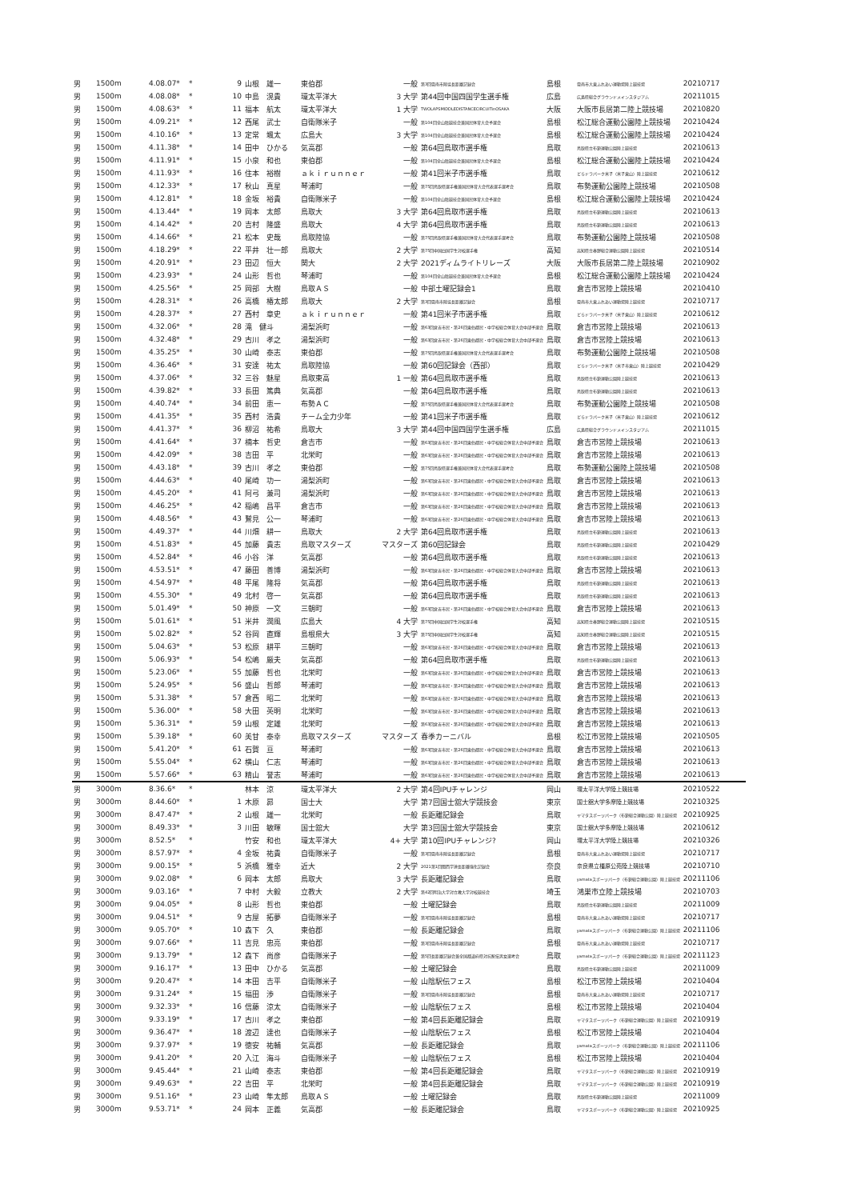| 男 | 1500m | 4.08.07* | * | 9 | 山根 雄一 | 東伯郡 | 一般 | 第3回雲南市陸協長距離記録会 | 島根 | 雲南市大東ふれあい運動場陸上競技場 | 20210717 |
| 男 | 1500m | 4.08.08* | * | 10 | 中島 滉貴 | 環太平洋大 | 3 大学 | 第44回中国四国学生選手権 | 広島 | 広島県総合グラウンドメインスタジアム | 20211015 |
| 男 | 1500m | 4.08.63* | * | 11 | 福本 航太 | 環太平洋大 | 1 大学 | TWOLAPSMIDDLEDISTANCECIRCUITinOSAKA | 大阪 | 大阪市長居第二陸上競技場 | 20210820 |
| 男 | 1500m | 4.09.21* | * | 12 | 西尾 武士 | 自衛隊米子 | 一般 | 第104回全山陰競技会兼国民体育大会予選会 | 島根 | 松江総合運動公園陸上競技場 | 20210424 |
| 男 | 1500m | 4.10.16* | * | 13 | 定常 颯太 | 広島大 | 3 大学 | 第104回全山陰競技会兼国民体育大会予選会 | 島根 | 松江総合運動公園陸上競技場 | 20210424 |
| 男 | 1500m | 4.11.38* | * | 14 | 田中 ひかる | 気高郡 | 一般 | 第64回鳥取市選手権 | 鳥取 | 鳥取県立布勢運動公園陸上競技場 | 20210613 |
| 男 | 1500m | 4.11.91* | * | 15 | 小泉 和也 | 東伯郡 | 一般 | 第104回全山陰競技会兼国民体育大会予選会 | 島根 | 松江総合運動公園陸上競技場 | 20210424 |
| 男 | 1500m | 4.11.93* | * | 16 | 住本 裕樹 | ａｋｉｒｕｎｎｅｒ | 一般 | 第41回米子市選手権 | 鳥取 | どらドラパーク米子（米子東山）陸上競技場 | 20210612 |
| 男 | 1500m | 4.12.33* | * | 17 | 秋山 真星 | 琴浦町 | 一般 | 第75回鳥取県選手権兼国民体育大会代表選手選考会 | 鳥取 | 布勢運動公園陸上競技場 | 20210508 |
| 男 | 1500m | 4.12.81* | * | 18 | 金坂 裕貴 | 自衛隊米子 | 一般 | 第104回全山陰競技会兼国民体育大会予選会 | 島根 | 松江総合運動公園陸上競技場 | 20210424 |
| 男 | 1500m | 4.13.44* | * | 19 | 岡本 太郎 | 鳥取大 | 3 大学 | 第64回鳥取市選手権 | 鳥取 | 鳥取県立布勢運動公園陸上競技場 | 20210613 |
| 男 | 1500m | 4.14.42* | * | 20 | 吉村 隆盛 | 鳥取大 | 4 大学 | 第64回鳥取市選手権 | 鳥取 | 鳥取県立布勢運動公園陸上競技場 | 20210613 |
| 男 | 1500m | 4.14.66* | * | 21 | 松本 史哉 | 鳥取陸協 | 一般 | 第75回鳥取県選手権兼国民体育大会代表選手選考会 | 鳥取 | 布勢運動公園陸上競技場 | 20210508 |
| 男 | 1500m | 4.18.29* | * | 22 | 平井 壮一郎 | 鳥取大 | 2 大学 | 第75回中国四国学生対校選手権 | 高知 | 高知県立春野総合運動公園陸上競技場 | 20210514 |
| 男 | 1500m | 4.20.91* | * | 23 | 田辺 恒大 | 関大 | 2 大学 | 2021ディムライトリレーズ | 大阪 | 大阪市長居第二陸上競技場 | 20210902 |
| 男 | 1500m | 4.23.93* | * | 24 | 山形 哲也 | 琴浦町 | 一般 | 第104回全山陰競技会兼国民体育大会予選会 | 島根 | 松江総合運動公園陸上競技場 | 20210424 |
| 男 | 1500m | 4.25.56* | * | 25 | 岡部 大樹 | 鳥取ＡＳ | 一般 | 中部土曜記録会1 | 鳥取 | 倉吉市営陸上競技場 | 20210410 |
| 男 | 1500m | 4.28.31* | * | 26 | 高橋 椿太郎 | 鳥取大 | 2 大学 | 第3回雲南市陸協長距離記録会 | 島根 | 雲南市大東ふれあい運動場陸上競技場 | 20210717 |
| 男 | 1500m | 4.28.37* | * | 27 | 西村 章史 | ａｋｉｒｕｎｎｅｒ | 一般 | 第41回米子市選手権 | 鳥取 | どらドラパーク米子（米子東山）陸上競技場 | 20210612 |
| 男 | 1500m | 4.32.06* | * | 28 | 滝 健斗 | 湯梨浜町 | 一般 | 第63回倉吉市民・第26回東伯郡民・中学校総合体育大会中部予選会 | 鳥取 | 倉吉市営陸上競技場 | 20210613 |
| 男 | 1500m | 4.32.48* | * | 29 | 古川 孝之 | 湯梨浜町 | 一般 | 第63回倉吉市民・第26回東伯郡民・中学校総合体育大会中部予選会 | 鳥取 | 倉吉市営陸上競技場 | 20210613 |
| 男 | 1500m | 4.35.25* | * | 30 | 山崎 泰志 | 東伯郡 | 一般 | 第75回鳥取県選手権兼国民体育大会代表選手選考会 | 鳥取 | 布勢運動公園陸上競技場 | 20210508 |
| 男 | 1500m | 4.36.46* | * | 31 | 安達 祐太 | 鳥取陸協 | 一般 | 第60回記録会（西部） | 鳥取 | どらドラパーク米子（米子市東山）陸上競技場 | 20210429 |
| 男 | 1500m | 4.37.06* | * | 32 | 三谷 魅星 | 鳥取東高 | 1 一般 | 第64回鳥取市選手権 | 鳥取 | 鳥取県立布勢運動公園陸上競技場 | 20210613 |
| 男 | 1500m | 4.39.82* | * | 33 | 長田 篤典 | 気高郡 | 一般 | 第64回鳥取市選手権 | 鳥取 | 鳥取県立布勢運動公園陸上競技場 | 20210613 |
| 男 | 1500m | 4.40.74* | * | 34 | 前田 恵一 | 布勢ＡＣ | 一般 | 第75回鳥取県選手権兼国民体育大会代表選手選考会 | 鳥取 | 布勢運動公園陸上競技場 | 20210508 |
| 男 | 1500m | 4.41.35* | * | 35 | 西村 浩貴 | チーム全力少年 | 一般 | 第41回米子市選手権 | 鳥取 | どらドラパーク米子（米子東山）陸上競技場 | 20210612 |
| 男 | 1500m | 4.41.37* | * | 36 | 柳沼 祐希 | 鳥取大 | 3 大学 | 第44回中国四国学生選手権 | 広島 | 広島県総合グラウンドメインスタジアム | 20211015 |
| 男 | 1500m | 4.41.64* | * | 37 | 楠本 哲史 | 倉吉市 | 一般 | 第63回倉吉市民・第26回東伯郡民・中学校総合体育大会中部予選会 | 鳥取 | 倉吉市営陸上競技場 | 20210613 |
| 男 | 1500m | 4.42.09* | * | 38 | 吉田 平 | 北栄町 | 一般 | 第63回倉吉市民・第26回東伯郡民・中学校総合体育大会中部予選会 | 鳥取 | 倉吉市営陸上競技場 | 20210613 |
| 男 | 1500m | 4.43.18* | * | 39 | 古川 孝之 | 東伯郡 | 一般 | 第75回鳥取県選手権兼国民体育大会代表選手選考会 | 鳥取 | 布勢運動公園陸上競技場 | 20210508 |
| 男 | 1500m | 4.44.63* | * | 40 | 尾崎 功一 | 湯梨浜町 | 一般 | 第63回倉吉市民・第26回東伯郡民・中学校総合体育大会中部予選会 | 鳥取 | 倉吉市営陸上競技場 | 20210613 |
| 男 | 1500m | 4.45.20* | * | 41 | 阿弓 兼司 | 湯梨浜町 | 一般 | 第63回倉吉市民・第26回東伯郡民・中学校総合体育大会中部予選会 | 鳥取 | 倉吉市営陸上競技場 | 20210613 |
| 男 | 1500m | 4.46.25* | * | 42 | 稲嶋 昌平 | 倉吉市 | 一般 | 第63回倉吉市民・第26回東伯郡民・中学校総合体育大会中部予選会 | 鳥取 | 倉吉市営陸上競技場 | 20210613 |
| 男 | 1500m | 4.48.56* | * | 43 | 鷲見 公一 | 琴浦町 | 一般 | 第63回倉吉市民・第26回東伯郡民・中学校総合体育大会中部予選会 | 鳥取 | 倉吉市営陸上競技場 | 20210613 |
| 男 | 1500m | 4.49.37* | * | 44 | 川畑 耕一 | 鳥取大 | 2 大学 | 第64回鳥取市選手権 | 鳥取 | 鳥取県立布勢運動公園陸上競技場 | 20210613 |
| 男 | 1500m | 4.51.83* | * | 45 | 加藤 貴志 | 鳥取マスターズ | マスターズ | 第60回記録会 | 鳥取 | 鳥取県立布勢運動公園陸上競技場 | 20210429 |
| 男 | 1500m | 4.52.84* | * | 46 | 小谷 洋 | 気高郡 | 一般 | 第64回鳥取市選手権 | 鳥取 | 鳥取県立布勢運動公園陸上競技場 | 20210613 |
| 男 | 1500m | 4.53.51* | * | 47 | 藤田 善博 | 湯梨浜町 | 一般 | 第63回倉吉市民・第26回東伯郡民・中学校総合体育大会中部予選会 | 鳥取 | 倉吉市営陸上競技場 | 20210613 |
| 男 | 1500m | 4.54.97* | * | 48 | 平尾 隆将 | 気高郡 | 一般 | 第64回鳥取市選手権 | 鳥取 | 鳥取県立布勢運動公園陸上競技場 | 20210613 |
| 男 | 1500m | 4.55.30* | * | 49 | 北村 啓一 | 気高郡 | 一般 | 第64回鳥取市選手権 | 鳥取 | 鳥取県立布勢運動公園陸上競技場 | 20210613 |
| 男 | 1500m | 5.01.49* | * | 50 | 神原 一文 | 三朝町 | 一般 | 第63回倉吉市民・第26回東伯郡民・中学校総合体育大会中部予選会 | 鳥取 | 倉吉市営陸上競技場 | 20210613 |
| 男 | 1500m | 5.01.61* | * | 51 | 米井 潤風 | 広島大 | 4 大学 | 第75回中国四国学生対校選手権 | 高知 | 高知県立春野総合運動公園陸上競技場 | 20210515 |
| 男 | 1500m | 5.02.82* | * | 52 | 谷岡 直輝 | 島根県大 | 3 大学 | 第75回中国四国学生対校選手権 | 高知 | 高知県立春野総合運動公園陸上競技場 | 20210515 |
| 男 | 1500m | 5.04.63* | * | 53 | 松原 耕平 | 三朝町 | 一般 | 第63回倉吉市民・第26回東伯郡民・中学校総合体育大会中部予選会 | 鳥取 | 倉吉市営陸上競技場 | 20210613 |
| 男 | 1500m | 5.06.93* | * | 54 | 松嶋 厳夫 | 気高郡 | 一般 | 第64回鳥取市選手権 | 鳥取 | 鳥取県立布勢運動公園陸上競技場 | 20210613 |
| 男 | 1500m | 5.23.06* | * | 55 | 加藤 哲也 | 北栄町 | 一般 | 第63回倉吉市民・第26回東伯郡民・中学校総合体育大会中部予選会 | 鳥取 | 倉吉市営陸上競技場 | 20210613 |
| 男 | 1500m | 5.24.95* | * | 56 | 盛山 哲郎 | 琴浦町 | 一般 | 第63回倉吉市民・第26回東伯郡民・中学校総合体育大会中部予選会 | 鳥取 | 倉吉市営陸上競技場 | 20210613 |
| 男 | 1500m | 5.31.38* | * | 57 | 倉西 昭二 | 北栄町 | 一般 | 第63回倉吉市民・第26回東伯郡民・中学校総合体育大会中部予選会 | 鳥取 | 倉吉市営陸上競技場 | 20210613 |
| 男 | 1500m | 5.36.00* | * | 58 | 大田 英明 | 北栄町 | 一般 | 第63回倉吉市民・第26回東伯郡民・中学校総合体育大会中部予選会 | 鳥取 | 倉吉市営陸上競技場 | 20210613 |
| 男 | 1500m | 5.36.31* | * | 59 | 山根 定雄 | 北栄町 | 一般 | 第63回倉吉市民・第26回東伯郡民・中学校総合体育大会中部予選会 | 鳥取 | 倉吉市営陸上競技場 | 20210613 |
| 男 | 1500m | 5.39.18* | * | 60 | 美甘 泰幸 | 鳥取マスターズ | マスターズ | 春季カーニバル | 島根 | 松江市営陸上競技場 | 20210505 |
| 男 | 1500m | 5.41.20* | * | 61 | 石賀 亘 | 琴浦町 | 一般 | 第63回倉吉市民・第26回東伯郡民・中学校総合体育大会中部予選会 | 鳥取 | 倉吉市営陸上競技場 | 20210613 |
| 男 | 1500m | 5.55.04* | * | 62 | 横山 仁志 | 琴浦町 | 一般 | 第63回倉吉市民・第26回東伯郡民・中学校総合体育大会中部予選会 | 鳥取 | 倉吉市営陸上競技場 | 20210613 |
| 男 | 1500m | 5.57.66* | * | 63 | 精山 誉志 | 琴浦町 | 一般 | 第63回倉吉市民・第26回東伯郡民・中学校総合体育大会中部予選会 | 鳥取 | 倉吉市営陸上競技場 | 20210613 |
| 男 | 3000m | 8.36.6* | * | | 林本 涼 | 環太平洋大 | 2 大学 | 第4回IPUチャレンジ | 岡山 | 環太平洋大学陸上競技場 | 20210522 |
| 男 | 3000m | 8.44.60* | * | 1 | 木原 昴 | 国士大 | 大学 | 第7回国士舘大学競技会 | 東京 | 国士舘大学多摩陸上競技場 | 20210325 |
| 男 | 3000m | 8.47.47* | * | 2 | 山根 雄一 | 北栄町 | 一般 | 長距離記録会 | 鳥取 | ヤマタスポーツパーク（布勢総合運動公園）陸上競技場 | 20210925 |
| 男 | 3000m | 8.49.33* | * | 3 | 川田 敏暉 | 国士舘大 | 大学 | 第3回国士舘大学競技会 | 東京 | 国士舘大学多摩陸上競技場 | 20210612 |
| 男 | 3000m | 8.52.5* | * | | 竹安 和也 | 環太平洋大 | 4+ 大学 | 第10回IPUチャレンジ? | 岡山 | 環太平洋大学陸上競技場 | 20210326 |
| 男 | 3000m | 8.57.97* | * | 4 | 金坂 祐貴 | 自衛隊米子 | 一般 | 第3回雲南市陸協長距離記録会 | 島根 | 雲南市大東ふれあい運動場陸上競技場 | 20210717 |
| 男 | 3000m | 9.00.15* | * | 5 | 浜橋 雅幸 | 近大 | 2 大学 | 2021第1回関西学連長距離強化記録会 | 奈良 | 奈良県立橿原公苑陸上競技場 | 20210710 |
| 男 | 3000m | 9.02.08* | * | 6 | 岡本 太郎 | 鳥取大 | 3 大学 | 長距離記録会 | 鳥取 | yamataスポーツパーク（布勢総合運動公園）陸上競技場 | 20211106 |
| 男 | 3000m | 9.03.16* | * | 7 | 中村 大毅 | 立教大 | 2 大学 | 第42回明治大学対立教大学対校競技会 | 埼玉 | 鴻巣市立陸上競技場 | 20210703 |
| 男 | 3000m | 9.04.05* | * | 8 | 山形 哲也 | 東伯郡 | 一般 | 土曜記録会 | 鳥取 | 鳥取県立布勢運動公園陸上競技場 | 20211009 |
| 男 | 3000m | 9.04.51* | * | 9 | 古屋 拓夢 | 自衛隊米子 | 一般 | 第3回雲南市陸協長距離記録会 | 島根 | 雲南市大東ふれあい運動場陸上競技場 | 20210717 |
| 男 | 3000m | 9.05.70* | * | 10 | 森下 久 | 東伯郡 | 一般 | 長距離記録会 | 鳥取 | yamataスポーツパーク（布勢総合運動公園）陸上競技場 | 20211106 |
| 男 | 3000m | 9.07.66* | * | 11 | 吉見 忠亮 | 東伯郡 | 一般 | 第3回雲南市陸協長距離記録会 | 島根 | 雲南市大東ふれあい運動場陸上競技場 | 20210717 |
| 男 | 3000m | 9.13.79* | * | 12 | 森下 尚彦 | 自衛隊米子 | 一般 | 第5回長距離記録会兼全国都道府県対抗駅伝男女選考会 | 鳥取 | yamataスポーツパーク（布勢総合運動公園）陸上競技場 | 20211123 |
| 男 | 3000m | 9.16.17* | * | 13 | 田中 ひかる | 気高郡 | 一般 | 土曜記録会 | 鳥取 | 鳥取県立布勢運動公園陸上競技場 | 20211009 |
| 男 | 3000m | 9.20.47* | * | 14 | 本田 吉平 | 自衛隊米子 | 一般 | 山陰駅伝フェス | 島根 | 松江市営陸上競技場 | 20210404 |
| 男 | 3000m | 9.31.24* | * | 15 | 福田 渉 | 自衛隊米子 | 一般 | 第3回雲南市陸協長距離記録会 | 島根 | 雲南市大東ふれあい運動場陸上競技場 | 20210717 |
| 男 | 3000m | 9.32.33* | * | 16 | 信藤 涼太 | 自衛隊米子 | 一般 | 山陰駅伝フェス | 島根 | 松江市営陸上競技場 | 20210404 |
| 男 | 3000m | 9.33.19* | * | 17 | 古川 孝之 | 東伯郡 | 一般 | 第4回長距離記録会 | 鳥取 | ヤマタスポーツパーク（布勢総合運動公園）陸上競技場 | 20210919 |
| 男 | 3000m | 9.36.47* | * | 18 | 渡辺 達也 | 自衛隊米子 | 一般 | 山陰駅伝フェス | 島根 | 松江市営陸上競技場 | 20210404 |
| 男 | 3000m | 9.37.97* | * | 19 | 徳安 祐輔 | 気高郡 | 一般 | 長距離記録会 | 鳥取 | yamataスポーツパーク（布勢総合運動公園）陸上競技場 | 20211106 |
| 男 | 3000m | 9.41.20* | * | 20 | 入江 海斗 | 自衛隊米子 | 一般 | 山陰駅伝フェス | 島根 | 松江市営陸上競技場 | 20210404 |
| 男 | 3000m | 9.45.44* | * | 21 | 山崎 泰志 | 東伯郡 | 一般 | 第4回長距離記録会 | 鳥取 | ヤマタスポーツパーク（布勢総合運動公園）陸上競技場 | 20210919 |
| 男 | 3000m | 9.49.63* | * | 22 | 吉田 平 | 北栄町 | 一般 | 第4回長距離記録会 | 鳥取 | ヤマタスポーツパーク（布勢総合運動公園）陸上競技場 | 20210919 |
| 男 | 3000m | 9.51.16* | * | 23 | 山崎 隼太郎 | 鳥取ＡＳ | 一般 | 土曜記録会 | 鳥取 | 鳥取県立布勢運動公園陸上競技場 | 20211009 |
| 男 | 3000m | 9.53.71* | * | 24 | 岡本 正義 | 気高郡 | 一般 | 長距離記録会 | 鳥取 | ヤマタスポーツパーク（布勢総合運動公園）陸上競技場 | 20210925 |